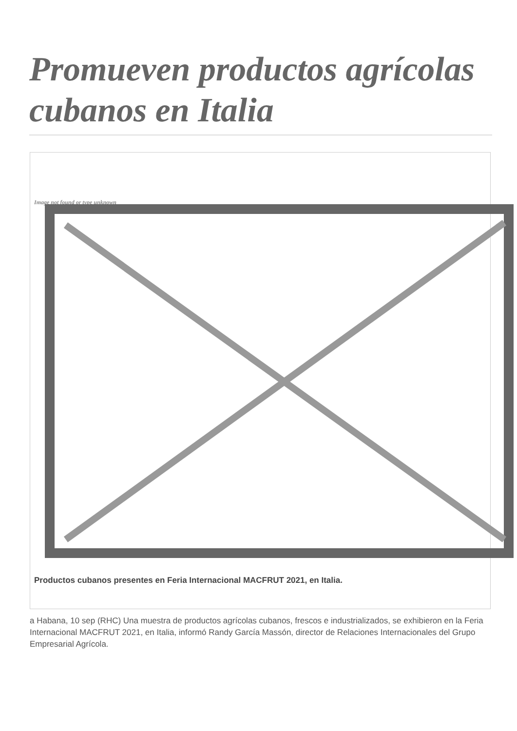Promueven productos agrícolas cubanos en Italia
Image not found or type unknown
Productos cubanos presentes en Feria Internacional MACFRUT 2021, en Italia.
a Habana, 10 sep (RHC) Una muestra de productos agrícolas cubanos, frescos e industrializados, se exhibieron en la Feria Internacional MACFRUT 2021, en Italia, informó Randy García Massón, director de Relaciones Internacionales del Grupo Empresarial Agrícola.